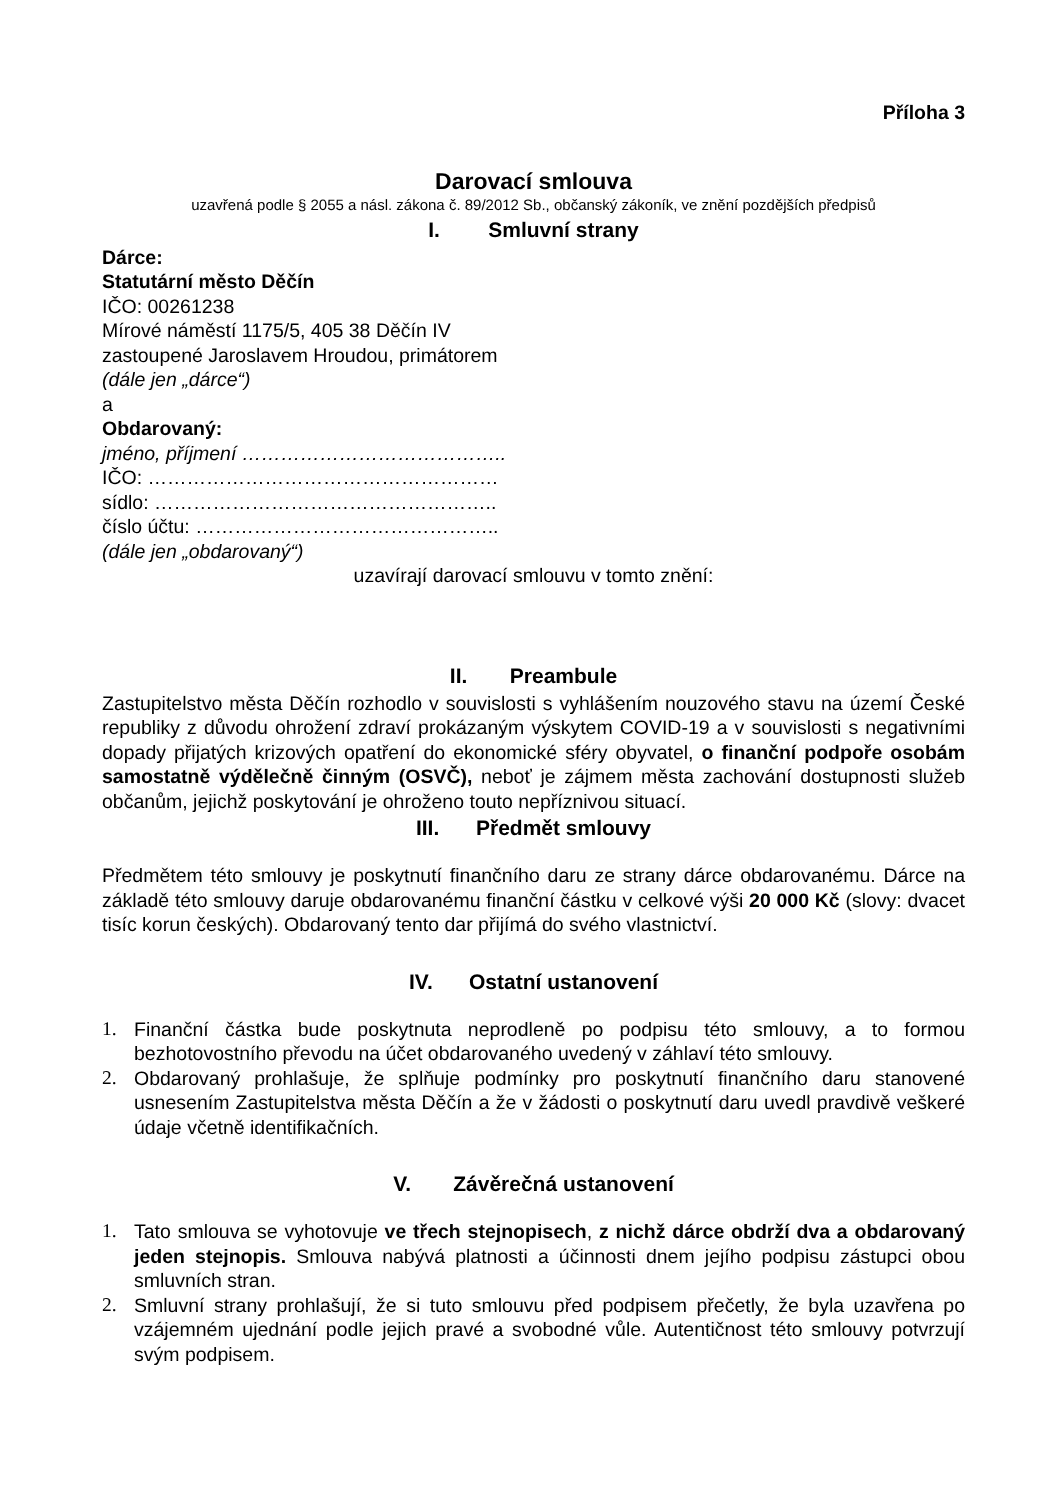Příloha 3
Darovací smlouva
uzavřená podle § 2055 a násl. zákona č. 89/2012 Sb., občanský zákoník, ve znění pozdějších předpisů
I. Smluvní strany
Dárce:
Statutární město Děčín
IČO: 00261238
Mírové náměstí 1175/5, 405 38 Děčín IV
zastoupené Jaroslavem Hroudou, primátorem
(dále jen „dárce“)
a
Obdarovaný:
jméno, příjmení …………………………………..
IČO: ………………………………………………
sídlo: ……………………………………………..
číslo účtu: ………………………………………..
(dále jen „obdarovaný“)
uzavírají darovací smlouvu v tomto znění:
II. Preambule
Zastupitelstvo města Děčín rozhodlo v souvislosti s vyhlášením nouzového stavu na území České republiky z důvodu ohrožení zdraví prokázaným výskytem COVID-19 a v souvislosti s negativními dopady přijatých krizových opatření do ekonomické sféry obyvatel, o finanční podpoře osobám samostatně výdělečně činným (OSVČ), neboť je zájmem města zachování dostupnosti služeb občanům, jejichž poskytování je ohroženo touto nepříznivou situací.
III. Předmět smlouvy
Předmětem této smlouvy je poskytnutí finančního daru ze strany dárce obdarovanému. Dárce na základě této smlouvy daruje obdarovanému finanční částku v celkové výši 20 000 Kč (slovy: dvacet tisíc korun českých). Obdarovaný tento dar přijímá do svého vlastnictví.
IV. Ostatní ustanovení
1. Finanční částka bude poskytnuta neprodleně po podpisu této smlouvy, a to formou bezhotovostního převodu na účet obdarovaného uvedený v záhlaví této smlouvy.
2. Obdarovaný prohlašuje, že splňuje podmínky pro poskytnutí finančního daru stanovené usnesením Zastupitelstva města Děčín a že v žádosti o poskytnutí daru uvedl pravdivě veškeré údaje včetně identifikačních.
V. Závěrečná ustanovení
1. Tato smlouva se vyhotovuje ve třech stejnopisech, z nichž dárce obdrží dva a obdarovaný jeden stejnopis. Smlouva nabývá platnosti a účinnosti dnem jejího podpisu zástupci obou smluvních stran.
2. Smluvní strany prohlašují, že si tuto smlouvu před podpisem přečetly, že byla uzavřena po vzájemném ujednání podle jejich pravé a svobodné vůle. Autentičnost této smlouvy potvrzují svým podpisem.